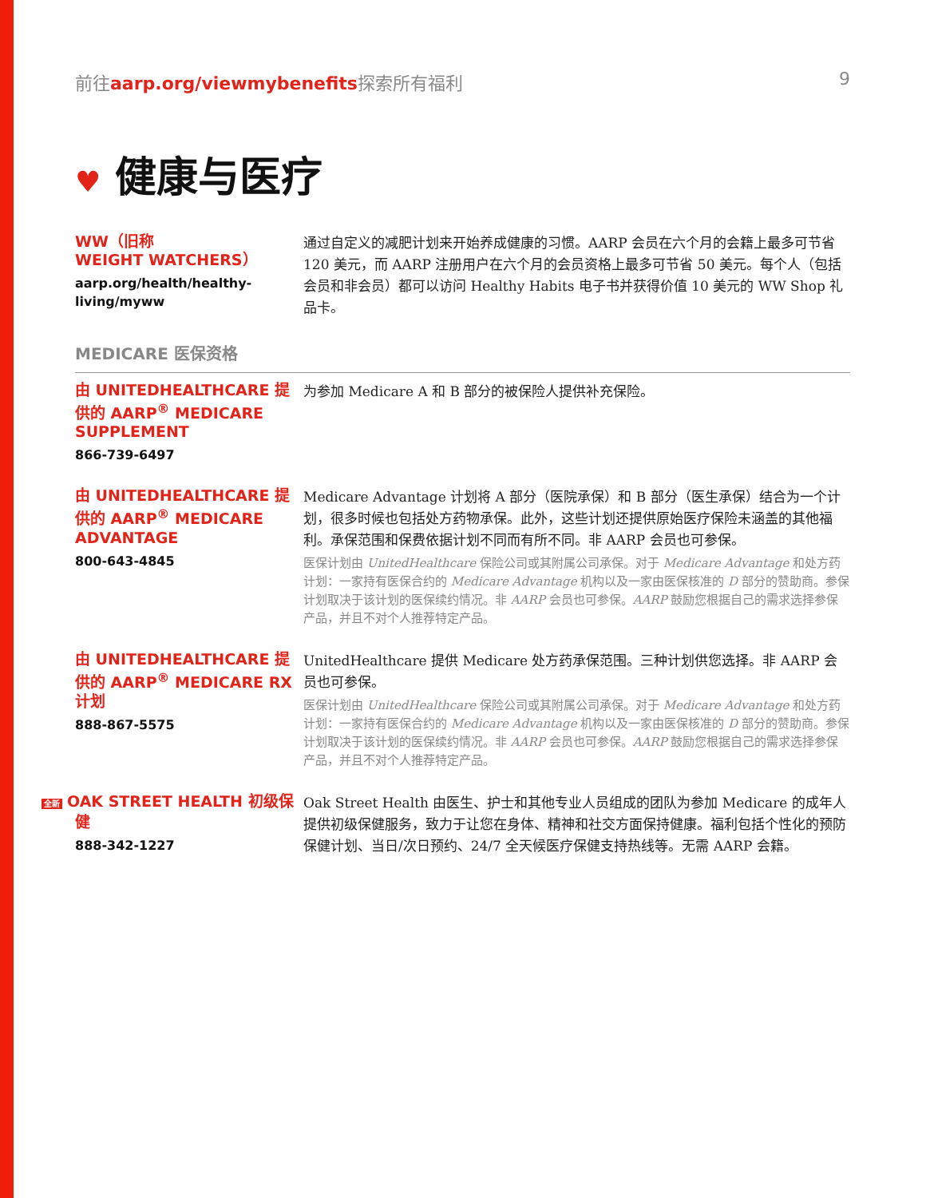前往aarp.org/viewmybenefits探索所有福利
9
♥ 健康与医疗
WW（旧称
WEIGHT WATCHERS）
aarp.org/health/healthy-living/myww
通过自定义的减肥计划来开始养成健康的习惯。AARP 会员在六个月的会籍上最多可节省 120 美元，而 AARP 注册用户在六个月的会员资格上最多可节省 50 美元。每个人（包括会员和非会员）都可以访问 Healthy Habits 电子书并获得价值 10 美元的 WW Shop 礼品卡。
MEDICARE 医保资格
由 UNITEDHEALTHCARE 提供的 AARP<sup>®</sup> MEDICARE SUPPLEMENT
866-739-6497
为参加 Medicare A 和 B 部分的被保险人提供补充保险。
由 UNITEDHEALTHCARE 提供的 AARP<sup>®</sup> MEDICARE ADVANTAGE
800-643-4845
Medicare Advantage 计划将 A 部分（医院承保）和 B 部分（医生承保）结合为一个计划，很多时候也包括处方药物承保。此外，这些计划还提供原始医疗保险未涵盖的其他福利。承保范围和保费依据计划不同而有所不同。非 AARP 会员也可参保。
医保计划由 UnitedHealthcare 保险公司或其附属公司承保。对于 Medicare Advantage 和处方药计划：一家持有医保合约的 Medicare Advantage 机构以及一家由医保核准的 D 部分的赞助商。参保计划取决于该计划的医保续约情况。非 AARP 会员也可参保。AARP 鼓励您根据自己的需求选择参保产品，并且不对个人推荐特定产品。
由 UNITEDHEALTHCARE 提供的 AARP<sup>®</sup> MEDICARE RX 计划
888-867-5575
UnitedHealthcare 提供 Medicare 处方药承保范围。三种计划供您选择。非 AARP 会员也可参保。
医保计划由 UnitedHealthcare 保险公司或其附属公司承保。对于 Medicare Advantage 和处方药计划：一家持有医保合约的 Medicare Advantage 机构以及一家由医保核准的 D 部分的赞助商。参保计划取决于该计划的医保续约情况。非 AARP 会员也可参保。AARP 鼓励您根据自己的需求选择参保产品，并且不对个人推荐特定产品。
全新 OAK STREET HEALTH 初级保健
888-342-1227
Oak Street Health 由医生、护士和其他专业人员组成的团队为参加 Medicare 的成年人提供初级保健服务，致力于让您在身体、精神和社交方面保持健康。福利包括个性化的预防保健计划、当日/次日预约、24/7 全天候医疗保健支持热线等。无需 AARP 会籍。